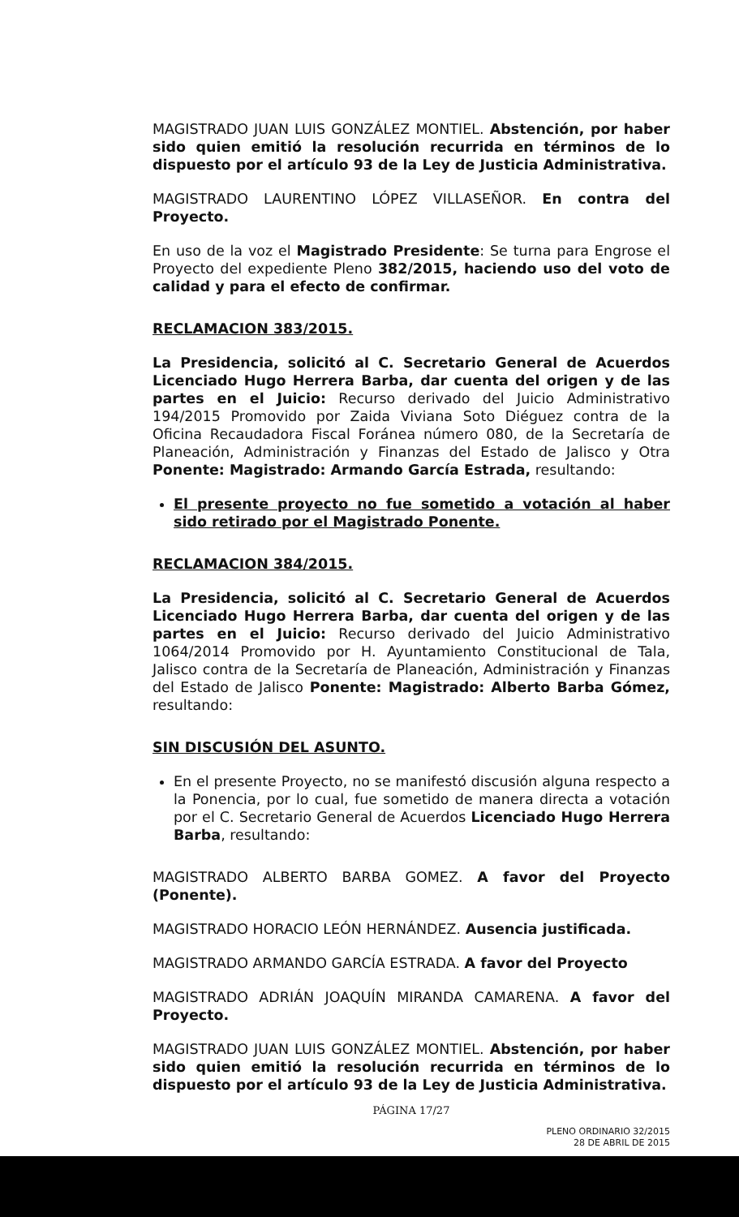MAGISTRADO JUAN LUIS GONZÁLEZ MONTIEL. Abstención, por haber sido quien emitió la resolución recurrida en términos de lo dispuesto por el artículo 93 de la Ley de Justicia Administrativa.
MAGISTRADO LAURENTINO LÓPEZ VILLASEÑOR. En contra del Proyecto.
En uso de la voz el Magistrado Presidente: Se turna para Engrose el Proyecto del expediente Pleno 382/2015, haciendo uso del voto de calidad y para el efecto de confirmar.
RECLAMACION 383/2015.
La Presidencia, solicitó al C. Secretario General de Acuerdos Licenciado Hugo Herrera Barba, dar cuenta del origen y de las partes en el Juicio: Recurso derivado del Juicio Administrativo 194/2015 Promovido por Zaida Viviana Soto Diéguez contra de la Oficina Recaudadora Fiscal Foránea número 080, de la Secretaría de Planeación, Administración y Finanzas del Estado de Jalisco y Otra Ponente: Magistrado: Armando García Estrada, resultando:
El presente proyecto no fue sometido a votación al haber sido retirado por el Magistrado Ponente.
RECLAMACION 384/2015.
La Presidencia, solicitó al C. Secretario General de Acuerdos Licenciado Hugo Herrera Barba, dar cuenta del origen y de las partes en el Juicio: Recurso derivado del Juicio Administrativo 1064/2014 Promovido por H. Ayuntamiento Constitucional de Tala, Jalisco contra de la Secretaría de Planeación, Administración y Finanzas del Estado de Jalisco Ponente: Magistrado: Alberto Barba Gómez, resultando:
SIN DISCUSIÓN DEL ASUNTO.
En el presente Proyecto, no se manifestó discusión alguna respecto a la Ponencia, por lo cual, fue sometido de manera directa a votación por el C. Secretario General de Acuerdos Licenciado Hugo Herrera Barba, resultando:
MAGISTRADO ALBERTO BARBA GOMEZ. A favor del Proyecto (Ponente).
MAGISTRADO HORACIO LEÓN HERNÁNDEZ. Ausencia justificada.
MAGISTRADO ARMANDO GARCÍA ESTRADA. A favor del Proyecto
MAGISTRADO ADRIÁN JOAQUÍN MIRANDA CAMARENA. A favor del Proyecto.
MAGISTRADO JUAN LUIS GONZÁLEZ MONTIEL. Abstención, por haber sido quien emitió la resolución recurrida en términos de lo dispuesto por el artículo 93 de la Ley de Justicia Administrativa.
PÁGINA 17/27
PLENO ORDINARIO 32/2015
28 DE ABRIL DE 2015